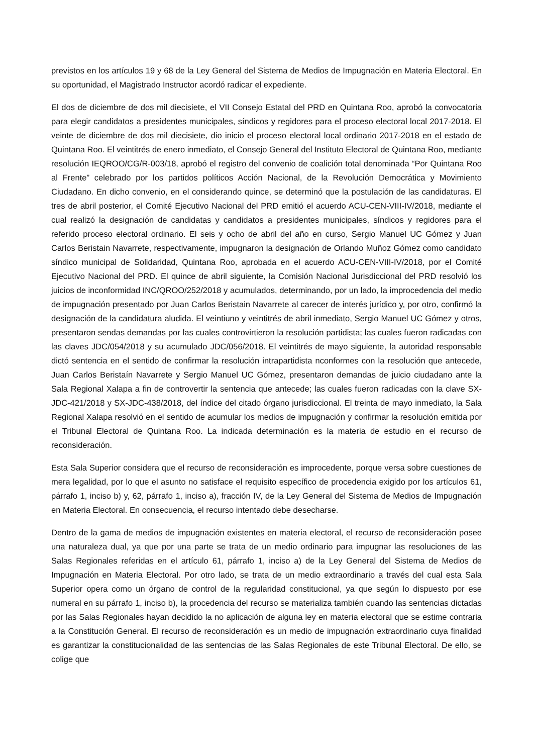previstos en los artículos 19 y 68 de la Ley General del Sistema de Medios de Impugnación en Materia Electoral. En su oportunidad, el Magistrado Instructor acordó radicar el expediente.
El dos de diciembre de dos mil diecisiete, el VII Consejo Estatal del PRD en Quintana Roo, aprobó la convocatoria para elegir candidatos a presidentes municipales, síndicos y regidores para el proceso electoral local 2017-2018. El veinte de diciembre de dos mil diecisiete, dio inicio el proceso electoral local ordinario 2017-2018 en el estado de Quintana Roo. El veintitrés de enero inmediato, el Consejo General del Instituto Electoral de Quintana Roo, mediante resolución IEQROO/CG/R-003/18, aprobó el registro del convenio de coalición total denominada “Por Quintana Roo al Frente” celebrado por los partidos políticos Acción Nacional, de la Revolución Democrática y Movimiento Ciudadano. En dicho convenio, en el considerando quince, se determinó que la postulación de las candidaturas. El tres de abril posterior, el Comité Ejecutivo Nacional del PRD emitió el acuerdo ACU-CEN-VIII-IV/2018, mediante el cual realizó la designación de candidatas y candidatos a presidentes municipales, síndicos y regidores para el referido proceso electoral ordinario. El seis y ocho de abril del año en curso, Sergio Manuel UC Gómez y Juan Carlos Beristain Navarrete, respectivamente, impugnaron la designación de Orlando Muñoz Gómez como candidato síndico municipal de Solidaridad, Quintana Roo, aprobada en el acuerdo ACU-CEN-VIII-IV/2018, por el Comité Ejecutivo Nacional del PRD. El quince de abril siguiente, la Comisión Nacional Jurisdiccional del PRD resolvió los juicios de inconformidad INC/QROO/252/2018 y acumulados, determinando, por un lado, la improcedencia del medio de impugnación presentado por Juan Carlos Beristain Navarrete al carecer de interés jurídico y, por otro, confirmó la designación de la candidatura aludida. El veintiuno y veintitrés de abril inmediato, Sergio Manuel UC Gómez y otros, presentaron sendas demandas por las cuales controvirtieron la resolución partidista; las cuales fueron radicadas con las claves JDC/054/2018 y su acumulado JDC/056/2018. El veintitrés de mayo siguiente, la autoridad responsable dictó sentencia en el sentido de confirmar la resolución intrapartidista nconformes con la resolución que antecede, Juan Carlos Beristaín Navarrete y Sergio Manuel UC Gómez, presentaron demandas de juicio ciudadano ante la Sala Regional Xalapa a fin de controvertir la sentencia que antecede; las cuales fueron radicadas con la clave SX-JDC-421/2018 y SX-JDC-438/2018, del índice del citado órgano jurisdiccional. El treinta de mayo inmediato, la Sala Regional Xalapa resolvió en el sentido de acumular los medios de impugnación y confirmar la resolución emitida por el Tribunal Electoral de Quintana Roo. La indicada determinación es la materia de estudio en el recurso de reconsideración.
Esta Sala Superior considera que el recurso de reconsideración es improcedente, porque versa sobre cuestiones de mera legalidad, por lo que el asunto no satisface el requisito específico de procedencia exigido por los artículos 61, párrafo 1, inciso b) y, 62, párrafo 1, inciso a), fracción IV, de la Ley General del Sistema de Medios de Impugnación en Materia Electoral. En consecuencia, el recurso intentado debe desecharse.
Dentro de la gama de medios de impugnación existentes en materia electoral, el recurso de reconsideración posee una naturaleza dual, ya que por una parte se trata de un medio ordinario para impugnar las resoluciones de las Salas Regionales referidas en el artículo 61, párrafo 1, inciso a) de la Ley General del Sistema de Medios de Impugnación en Materia Electoral. Por otro lado, se trata de un medio extraordinario a través del cual esta Sala Superior opera como un órgano de control de la regularidad constitucional, ya que según lo dispuesto por ese numeral en su párrafo 1, inciso b), la procedencia del recurso se materializa también cuando las sentencias dictadas por las Salas Regionales hayan decidido la no aplicación de alguna ley en materia electoral que se estime contraria a la Constitución General. El recurso de reconsideración es un medio de impugnación extraordinario cuya finalidad es garantizar la constitucionalidad de las sentencias de las Salas Regionales de este Tribunal Electoral. De ello, se colige que